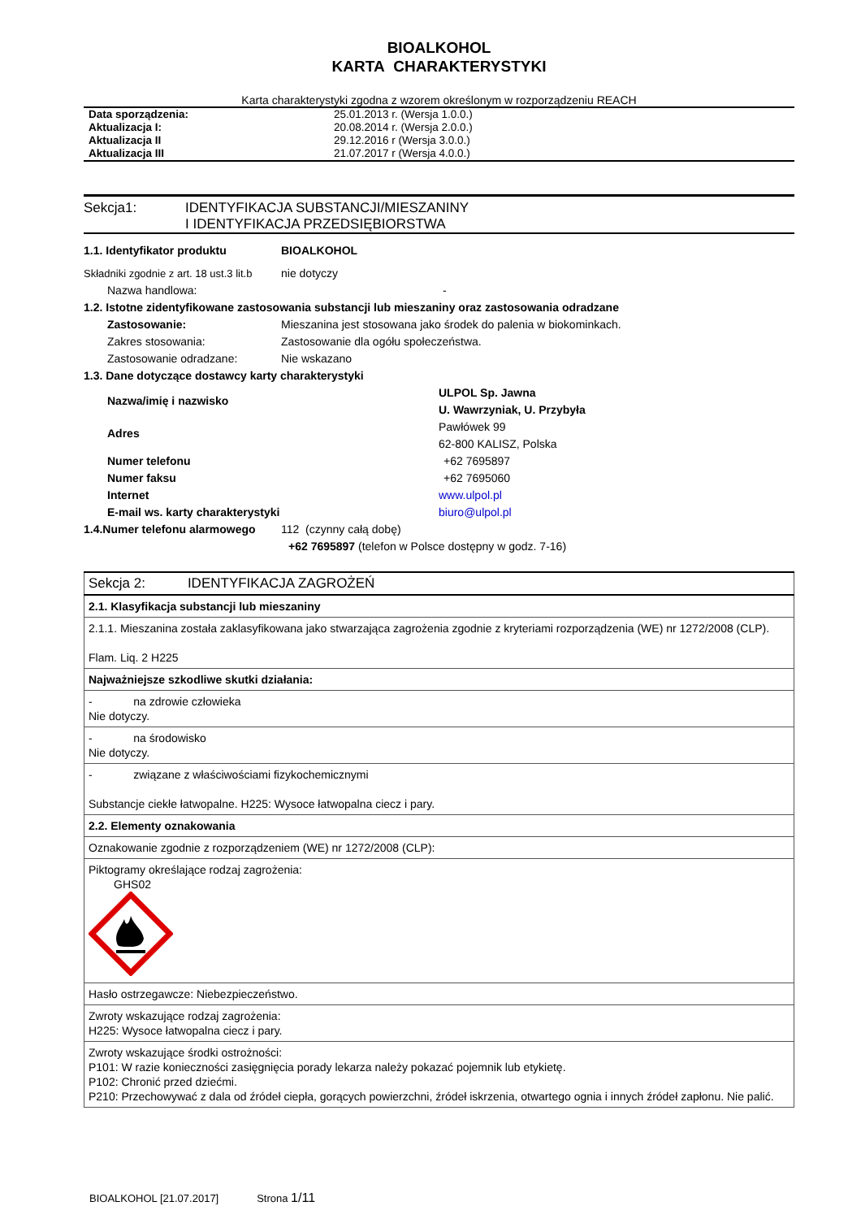BIOALKOHOL
KARTA CHARAKTERYSTYKI
Karta charakterystyki zgodna z wzorem określonym w rozporządzeniu REACH
| Data sporządzenia: | 25.01.2013 r. (Wersja 1.0.0.) |
| Aktualizacja I: | 20.08.2014 r. (Wersja 2.0.0.) |
| Aktualizacja II | 29.12.2016 r (Wersja 3.0.0.) |
| Aktualizacja III | 21.07.2017 r (Wersja 4.0.0.) |
Sekcja1: IDENTYFIKACJA SUBSTANCJI/MIESZANINY
I IDENTYFIKACJA PRZEDSIĘBIORSTWA
1.1. Identyfikator produktu BIOALKOHOL
Składniki zgodnie z art. 18 ust.3 lit.b nie dotyczy
Nazwa handlowa: -
1.2. Istotne zidentyfikowane zastosowania substancji lub mieszaniny oraz zastosowania odradzane
Zastosowanie: Mieszanina jest stosowana jako środek do palenia w biokominkach.
Zakres stosowania: Zastosowanie dla ogółu społeczeństwa.
Zastosowanie odradzane: Nie wskazano
1.3. Dane dotyczące dostawcy karty charakterystyki
Nazwa/imię i nazwisko ULPOL Sp. Jawna
U. Wawrzyniak, U. Przybyła
Adres Pawłówek 99
62-800 KALISZ, Polska
Numer telefonu +62 7695897
Numer faksu +62 7695060
Internet www.ulpol.pl
E-mail ws. karty charakterystyki biuro@ulpol.pl
1.4.Numer telefonu alarmowego 112 (czynny całą dobę)
+62 7695897 (telefon w Polsce dostępny w godz. 7-16)
| Sekcja 2: IDENTYFIKACJA ZAGROŻEŃ |
| 2.1. Klasyfikacja substancji lub mieszaniny |
| 2.1.1. Mieszanina została zaklasyfikowana jako stwarzająca zagrożenia zgodnie z kryteriami rozporządzenia (WE) nr 1272/2008 (CLP). Flam. Liq. 2 H225 |
| Najważniejsze szkodliwe skutki działania: |
| - na zdrowie człowieka Nie dotyczy. |
| - na środowisko Nie dotyczy. |
| - związane z właściwościami fizykochemicznymi Substancje ciekłe łatwopalne. H225: Wysoce łatwopalna ciecz i pary. |
| 2.2. Elementy oznakowania |
| Oznakowanie zgodnie z rozporządzeniem (WE) nr 1272/2008 (CLP): |
| Piktogramy określające rodzaj zagrożenia: GHS02 |
| Hasło ostrzegawcze: Niebezpieczeństwo. |
| Zwroty wskazujące rodzaj zagrożenia: H225: Wysoce łatwopalna ciecz i pary. |
| Zwroty wskazujące środki ostrożności: P101: W razie konieczności zasięgnięcia porady lekarza należy pokazać pojemnik lub etykietę. P102: Chronić przed dziećmi. P210: Przechowywać z dala od źródeł ciepła, gorących powierzchni, źródeł iskrzenia, otwartego ognia i innych źródeł zapłonu. Nie palić. |
BIOALKOHOL [21.07.2017] Strona 1/11